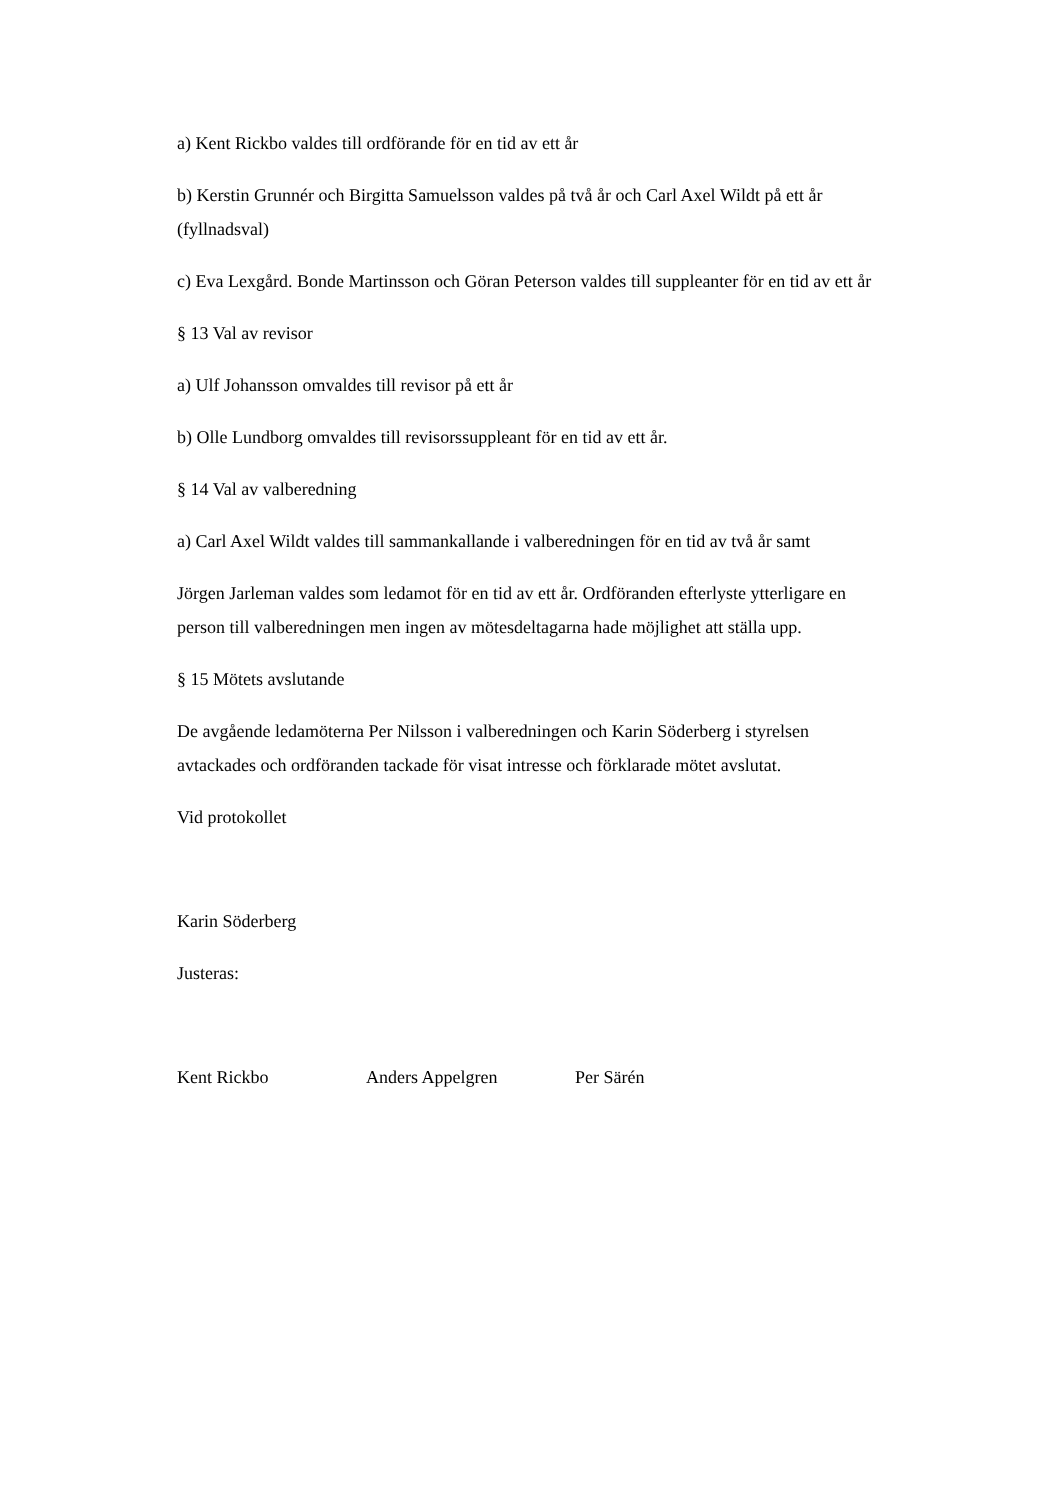a) Kent Rickbo valdes till ordförande för en tid av ett år
b) Kerstin Grunnér och Birgitta Samuelsson valdes på två år och Carl Axel Wildt på ett år (fyllnadsval)
c) Eva Lexgård. Bonde Martinsson och Göran Peterson valdes till suppleanter för en tid av ett år
§ 13 Val av revisor
a) Ulf Johansson omvaldes till revisor på ett år
b) Olle Lundborg omvaldes till revisorssuppleant för en tid av ett år.
§ 14 Val av valberedning
a) Carl Axel Wildt valdes till sammankallande i valberedningen för en tid av två år samt
Jörgen Jarleman valdes som ledamot för en tid av ett år. Ordföranden efterlyste ytterligare en person till valberedningen men ingen av mötesdeltagarna hade möjlighet att ställa upp.
§ 15 Mötets avslutande
De avgående ledamöterna Per Nilsson i valberedningen och Karin Söderberg i styrelsen avtackades och ordföranden tackade för visat intresse och förklarade mötet avslutat.
Vid protokollet
Karin Söderberg
Justeras:
Kent Rickbo Anders Appelgren Per Särén